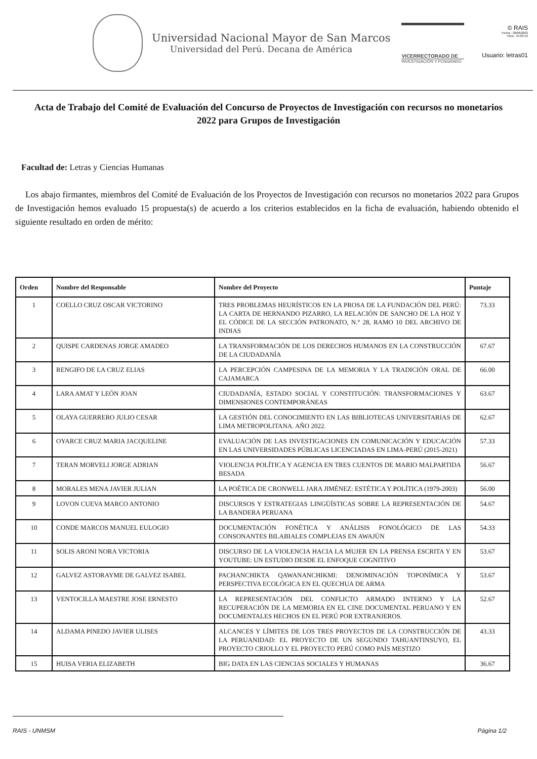Universidad Nacional Mayor de San Marcos
Universidad del Perú. Decana de América
VICERRECTORADO DE
INVESTIGACIÓN Y POSGRADO
© RAIS
Fecha : 28/06/2022
Hora : 15:03:19
Usuario: letras01
Acta de Trabajo del Comité de Evaluación del Concurso de Proyectos de Investigación con recursos no monetarios 2022 para Grupos de Investigación
Facultad de: Letras y Ciencias Humanas
Los abajo firmantes, miembros del Comité de Evaluación de los Proyectos de Investigación con recursos no monetarios 2022 para Grupos de Investigación hemos evaluado 15 propuesta(s) de acuerdo a los criterios establecidos en la ficha de evaluación, habiendo obtenido el siguiente resultado en orden de mérito:
| Orden | Nombre del Responsable | Nombre del Proyecto | Puntaje |
| --- | --- | --- | --- |
| 1 | COELLO CRUZ OSCAR VICTORINO | TRES PROBLEMAS HEURÍSTICOS EN LA PROSA DE LA FUNDACIÓN DEL PERÚ: LA CARTA DE HERNANDO PIZARRO, LA RELACIÓN DE SANCHO DE LA HOZ Y EL CÓDICE DE LA SECCIÓN PATRONATO, N.° 28, RAMO 10 DEL ARCHIVO DE INDIAS | 73.33 |
| 2 | QUISPE CARDENAS JORGE AMADEO | LA TRANSFORMACIÓN DE LOS DERECHOS HUMANOS EN LA CONSTRUCCIÓN DE LA CIUDADANÍA | 67.67 |
| 3 | RENGIFO DE LA CRUZ ELIAS | LA PERCEPCIÓN CAMPESINA DE LA MEMORIA Y LA TRADICIÓN ORAL DE CAJAMARCA | 66.00 |
| 4 | LARA AMAT Y LEÓN JOAN | CIUDADANÍA, ESTADO SOCIAL Y CONSTITUCIÓN: TRANSFORMACIONES Y DIMENSIONES CONTEMPORÁNEAS | 63.67 |
| 5 | OLAYA GUERRERO JULIO CESAR | LA GESTIÓN DEL CONOCIMIENTO EN LAS BIBLIOTECAS UNIVERSITARIAS DE LIMA METROPOLITANA. AÑO 2022. | 62.67 |
| 6 | OYARCE CRUZ MARIA JACQUELINE | EVALUACIÓN DE LAS INVESTIGACIONES EN COMUNICACIÓN Y EDUCACIÓN EN LAS UNIVERSIDADES PÚBLICAS LICENCIADAS EN LIMA-PERÚ (2015-2021) | 57.33 |
| 7 | TERAN MORVELI JORGE ADRIAN | VIOLENCIA POLÍTICA Y AGENCIA EN TRES CUENTOS DE MARIO MALPARTIDA BESADA | 56.67 |
| 8 | MORALES MENA JAVIER JULIAN | LA POÉTICA DE CRONWELL JARA JIMÉNEZ: ESTÉTICA Y POLÍTICA (1979-2003) | 56.00 |
| 9 | LOVON CUEVA MARCO ANTONIO | DISCURSOS Y ESTRATEGIAS LINGÜÍSTICAS SOBRE LA REPRESENTACIÓN DE LA BANDERA PERUANA | 54.67 |
| 10 | CONDE MARCOS MANUEL EULOGIO | DOCUMENTACIÓN FONÉTICA Y ANÁLISIS FONOLÓGICO DE LAS CONSONANTES BILABIALES COMPLEJAS EN AWAJÚN | 54.33 |
| 11 | SOLIS ARONI NORA VICTORIA | DISCURSO DE LA VIOLENCIA HACIA LA MUJER EN LA PRENSA ESCRITA Y EN YOUTUBE: UN ESTUDIO DESDE EL ENFOQUE COGNITIVO | 53.67 |
| 12 | GALVEZ ASTORAYME DE GALVEZ ISABEL | PACHANCHIKTA QAWANANCHIKMI: DENOMINACIÓN TOPONÍMICA Y PERSPECTIVA ECOLÓGICA EN EL QUECHUA DE ARMA | 53.67 |
| 13 | VENTOCILLA MAESTRE JOSE ERNESTO | LA REPRESENTACIÓN DEL CONFLICTO ARMADO INTERNO Y LA RECUPERACIÓN DE LA MEMORIA EN EL CINE DOCUMENTAL PERUANO Y EN DOCUMENTALES HECHOS EN EL PERÚ POR EXTRANJEROS. | 52.67 |
| 14 | ALDAMA PINEDO JAVIER ULISES | ALCANCES Y LÍMITES DE LOS TRES PROYECTOS DE LA CONSTRUCCIÓN DE LA PERUANIDAD: EL PROYECTO DE UN SEGUNDO TAHUANTINSUYO, EL PROYECTO CRIOLLO Y EL PROYECTO PERÚ COMO PAÍS MESTIZO | 43.33 |
| 15 | HUISA VERIA ELIZABETH | BIG DATA EN LAS CIENCIAS SOCIALES Y HUMANAS | 36.67 |
RAIS - UNMSM Página 1/2